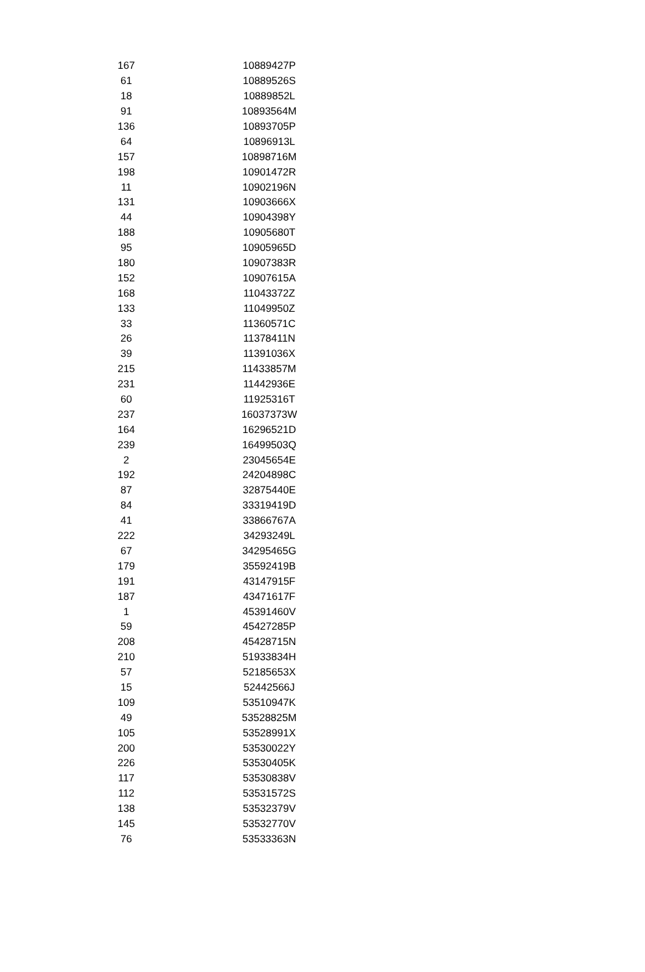| 167 | 10889427P |
| 61 | 10889526S |
| 18 | 10889852L |
| 91 | 10893564M |
| 136 | 10893705P |
| 64 | 10896913L |
| 157 | 10898716M |
| 198 | 10901472R |
| 11 | 10902196N |
| 131 | 10903666X |
| 44 | 10904398Y |
| 188 | 10905680T |
| 95 | 10905965D |
| 180 | 10907383R |
| 152 | 10907615A |
| 168 | 11043372Z |
| 133 | 11049950Z |
| 33 | 11360571C |
| 26 | 11378411N |
| 39 | 11391036X |
| 215 | 11433857M |
| 231 | 11442936E |
| 60 | 11925316T |
| 237 | 16037373W |
| 164 | 16296521D |
| 239 | 16499503Q |
| 2 | 23045654E |
| 192 | 24204898C |
| 87 | 32875440E |
| 84 | 33319419D |
| 41 | 33866767A |
| 222 | 34293249L |
| 67 | 34295465G |
| 179 | 35592419B |
| 191 | 43147915F |
| 187 | 43471617F |
| 1 | 45391460V |
| 59 | 45427285P |
| 208 | 45428715N |
| 210 | 51933834H |
| 57 | 52185653X |
| 15 | 52442566J |
| 109 | 53510947K |
| 49 | 53528825M |
| 105 | 53528991X |
| 200 | 53530022Y |
| 226 | 53530405K |
| 117 | 53530838V |
| 112 | 53531572S |
| 138 | 53532379V |
| 145 | 53532770V |
| 76 | 53533363N |